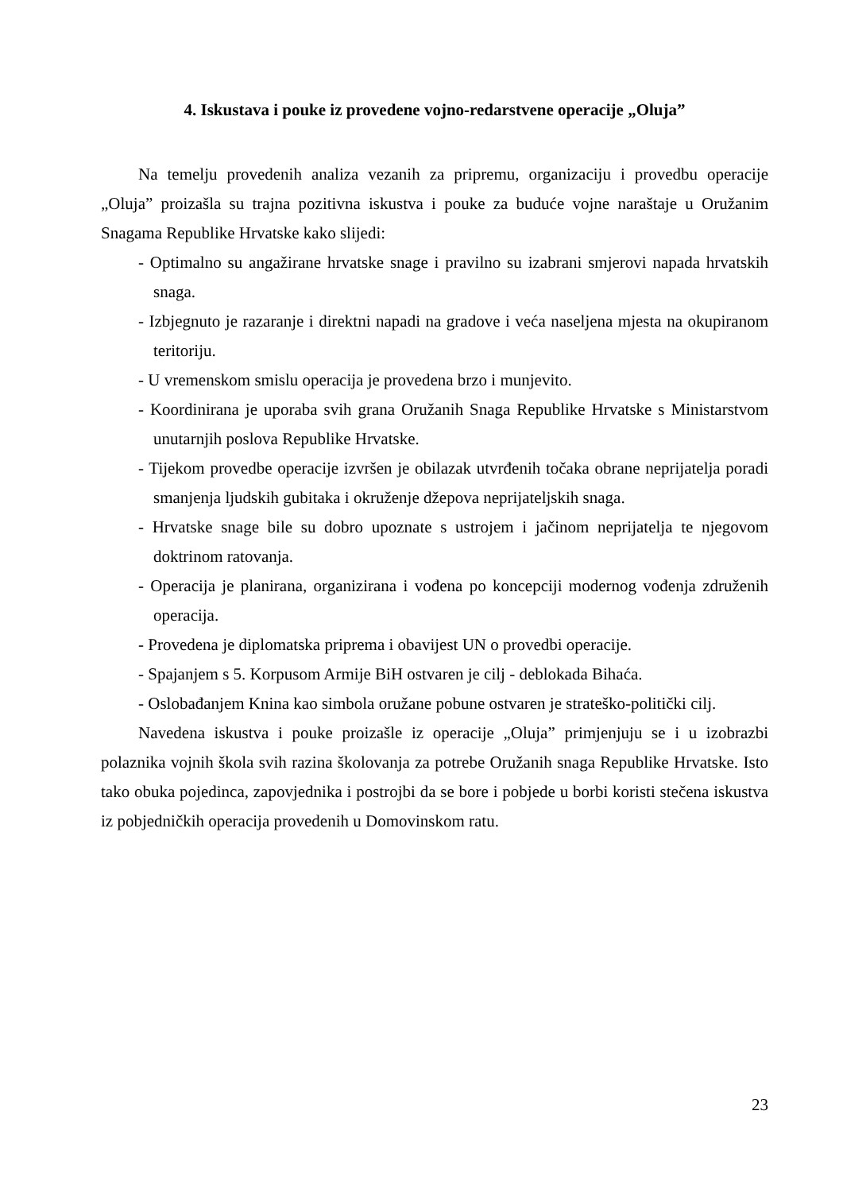4. Iskustava i pouke iz provedene vojno-redarstvene operacije „Oluja”
Na temelju provedenih analiza vezanih za pripremu, organizaciju i provedbu operacije „Oluja” proizašla su trajna pozitivna iskustva i pouke za buduće vojne naraštaje u Oružanim Snagama Republike Hrvatske kako slijedi:
- Optimalno su angažirane hrvatske snage i pravilno su izabrani smjerovi napada hrvatskih snaga.
- Izbjegnuto je razaranje i direktni napadi na gradove i veća naseljena mjesta na okupiranom teritoriju.
- U vremenskom smislu operacija je provedena brzo i munjevito.
- Koordinirana je uporaba svih grana Oružanih Snaga Republike Hrvatske s Ministarstvom unutarnjih poslova Republike Hrvatske.
- Tijekom provedbe operacije izvršen je obilazak utvrđenih točaka obrane neprijatelja poradi smanjenja ljudskih gubitaka i okruženje džepova neprijateljskih snaga.
- Hrvatske snage bile su dobro upoznate s ustrojem i jačinom neprijatelja te njegovom doktrinom ratovanja.
- Operacija je planirana, organizirana i vođena po koncepciji modernog vođenja združenih operacija.
- Provedena je diplomatska priprema i obavijest UN o provedbi operacije.
- Spajanjem s 5. Korpusom Armije BiH ostvaren je cilj - deblokada Bihaća.
- Oslobađanjem Knina kao simbola oružane pobune ostvaren je strateško-politički cilj.
Navedena iskustva i pouke proizašle iz operacije „Oluja” primjenjuju se i u izobrazbi polaznika vojnih škola svih razina školovanja za potrebe Oružanih snaga Republike Hrvatske. Isto tako obuka pojedinca, zapovjednika i postrojbi da se bore i pobjede u borbi koristi stečena iskustva iz pobjedničkih operacija provedenih u Domovinskom ratu.
23